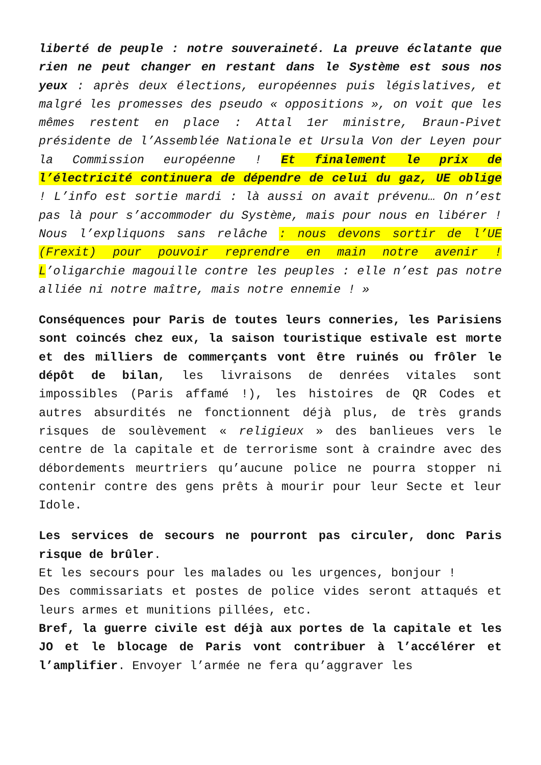liberté de peuple : notre souveraineté. La preuve éclatante que rien ne peut changer en restant dans le Système est sous nos yeux : après deux élections, européennes puis législatives, et malgré les promesses des pseudo « oppositions », on voit que les mêmes restent en place : Attal 1er ministre, Braun-Pivet présidente de l’Assemblée Nationale et Ursula Von der Leyen pour la Commission européenne ! Et finalement le prix de l’électricité continuera de dépendre de celui du gaz, UE oblige ! L’info est sortie mardi : là aussi on avait prévenu… On n’est pas là pour s’accommoder du Système, mais pour nous en libérer ! Nous l’expliquons sans relâche : nous devons sortir de l’UE (Frexit) pour pouvoir reprendre en main notre avenir ! L’oligarchie magouille contre les peuples : elle n’est pas notre alliée ni notre maître, mais notre ennemie ! »
Conséquences pour Paris de toutes leurs conneries, les Parisiens sont coincés chez eux, la saison touristique estivale est morte et des milliers de commerçants vont être ruinés ou frôler le dépôt de bilan, les livraisons de denrées vitales sont impossibles (Paris affamé !), les histoires de QR Codes et autres absurdités ne fonctionnent déjà plus, de très grands risques de soulèvement « religieux » des banlieues vers le centre de la capitale et de terrorisme sont à craindre avec des débordements meurtriers qu’aucune police ne pourra stopper ni contenir contre des gens prêts à mourir pour leur Secte et leur Idole.
Les services de secours ne pourront pas circuler, donc Paris risque de brûler.
Et les secours pour les malades ou les urgences, bonjour !
Des commissariats et postes de police vides seront attaqués et leurs armes et munitions pillées, etc.
Bref, la guerre civile est déjà aux portes de la capitale et les JO et le blocage de Paris vont contribuer à l’accélérer et l’amplifier. Envoyer l’armée ne fera qu’aggraver les